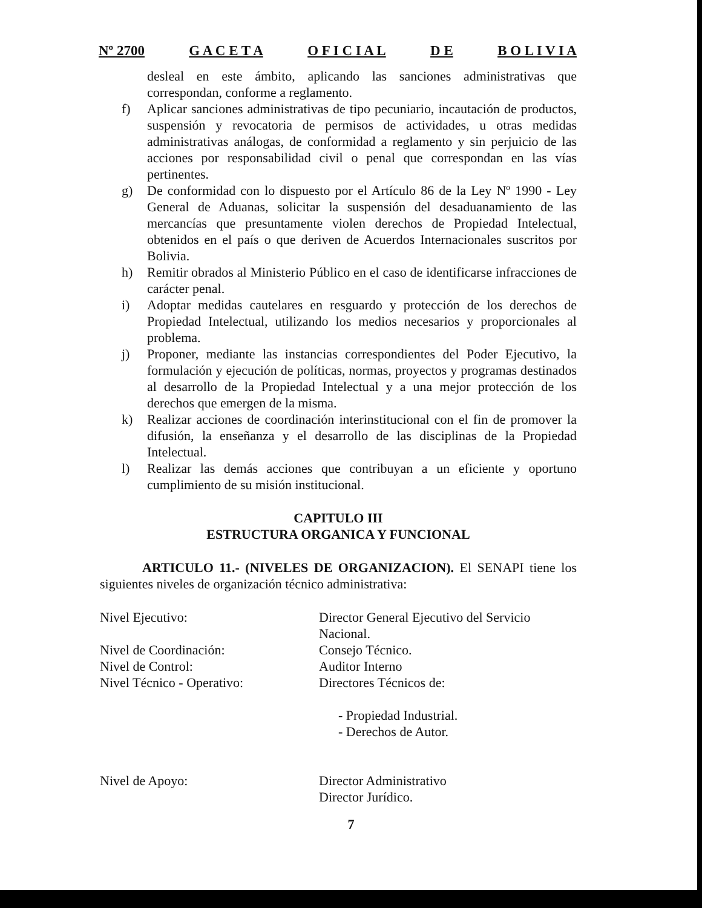Nº 2700 G A C E T A O F I C I A L D E B O L I V I A
desleal en este ámbito, aplicando las sanciones administrativas que correspondan, conforme a reglamento.
f) Aplicar sanciones administrativas de tipo pecuniario, incautación de productos, suspensión y revocatoria de permisos de actividades, u otras medidas administrativas análogas, de conformidad a reglamento y sin perjuicio de las acciones por responsabilidad civil o penal que correspondan en las vías pertinentes.
g) De conformidad con lo dispuesto por el Artículo 86 de la Ley Nº 1990 - Ley General de Aduanas, solicitar la suspensión del desaduanamiento de las mercancías que presuntamente violen derechos de Propiedad Intelectual, obtenidos en el país o que deriven de Acuerdos Internacionales suscritos por Bolivia.
h) Remitir obrados al Ministerio Público en el caso de identificarse infracciones de carácter penal.
i) Adoptar medidas cautelares en resguardo y protección de los derechos de Propiedad Intelectual, utilizando los medios necesarios y proporcionales al problema.
j) Proponer, mediante las instancias correspondientes del Poder Ejecutivo, la formulación y ejecución de políticas, normas, proyectos y programas destinados al desarrollo de la Propiedad Intelectual y a una mejor protección de los derechos que emergen de la misma.
k) Realizar acciones de coordinación interinstitucional con el fin de promover la difusión, la enseñanza y el desarrollo de las disciplinas de la Propiedad Intelectual.
l) Realizar las demás acciones que contribuyan a un eficiente y oportuno cumplimiento de su misión institucional.
CAPITULO III
ESTRUCTURA ORGANICA Y FUNCIONAL
ARTICULO 11.- (NIVELES DE ORGANIZACION). El SENAPI tiene los siguientes niveles de organización técnico administrativa:
| Nivel Ejecutivo: | Director General Ejecutivo del Servicio Nacional. |
| Nivel de Coordinación: | Consejo Técnico. |
| Nivel de Control: | Auditor Interno |
| Nivel Técnico - Operativo: | Directores Técnicos de: - Propiedad Industrial. - Derechos de Autor. |
| Nivel de Apoyo: | Director Administrativo Director Jurídico. |
7